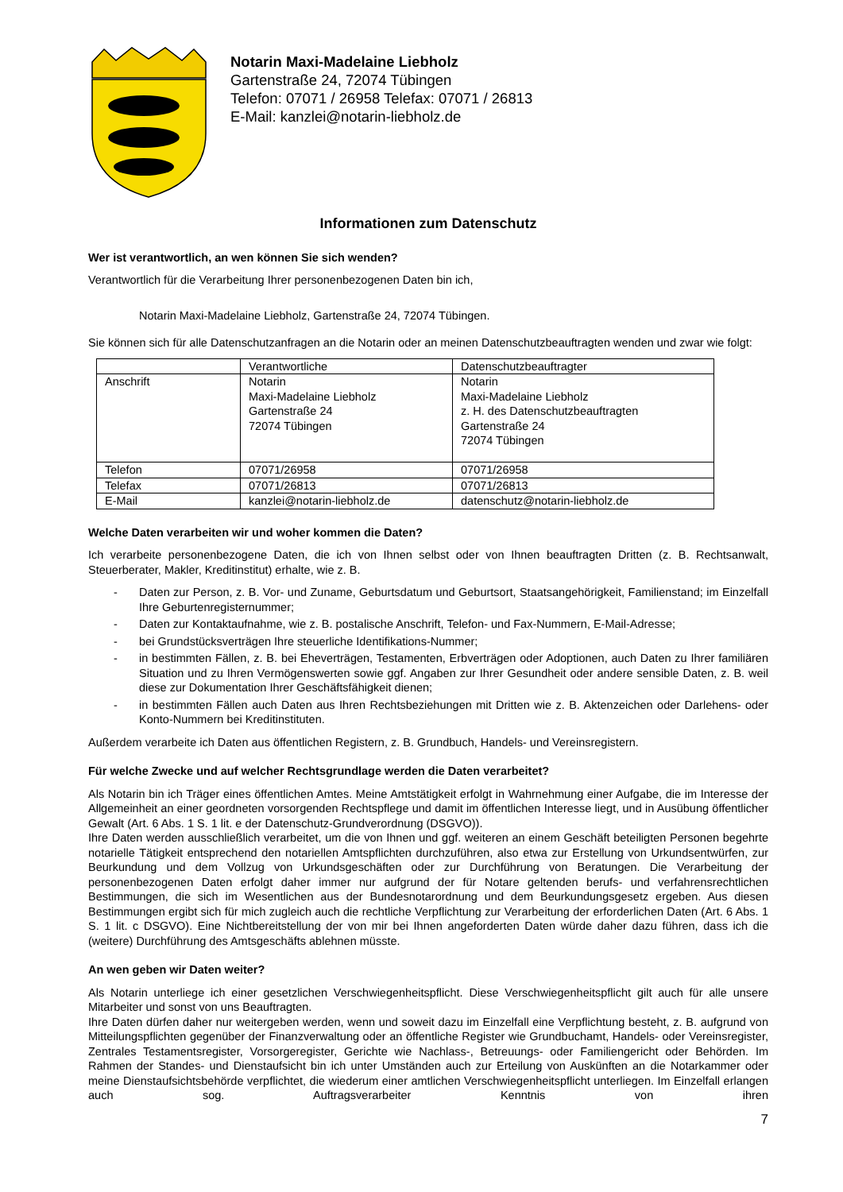Notarin Maxi-Madelaine Liebholz
Gartenstraße 24, 72074 Tübingen
Telefon: 07071 / 26958 Telefax: 07071 / 26813
E-Mail: kanzlei@notarin-liebholz.de
Informationen zum Datenschutz
Wer ist verantwortlich, an wen können Sie sich wenden?
Verantwortlich für die Verarbeitung Ihrer personenbezogenen Daten bin ich,
Notarin Maxi-Madelaine Liebholz, Gartenstraße 24, 72074 Tübingen.
Sie können sich für alle Datenschutzanfragen an die Notarin oder an meinen Datenschutzbeauftragten wenden und zwar wie folgt:
| | Verantwortliche | Datenschutzbeauftragter |
| Anschrift | Notarin Maxi-Madelaine Liebholz Gartenstraße 24 72074 Tübingen | Notarin Maxi-Madelaine Liebholz z. H. des Datenschutzbeauftragten Gartenstraße 24 72074 Tübingen |
| Telefon | 07071/26958 | 07071/26958 |
| Telefax | 07071/26813 | 07071/26813 |
| E-Mail | kanzlei@notarin-liebholz.de | datenschutz@notarin-liebholz.de |
Welche Daten verarbeiten wir und woher kommen die Daten?
Ich verarbeite personenbezogene Daten, die ich von Ihnen selbst oder von Ihnen beauftragten Dritten (z. B. Rechtsanwalt, Steuerberater, Makler, Kreditinstitut) erhalte, wie z. B.
- Daten zur Person, z. B. Vor- und Zuname, Geburtsdatum und Geburtsort, Staatsangehörigkeit, Familienstand; im Einzelfall Ihre Geburtenregisternummer;
- Daten zur Kontaktaufnahme, wie z. B. postalische Anschrift, Telefon- und Fax-Nummern, E-Mail-Adresse;
- bei Grundstücksverträgen Ihre steuerliche Identifikations-Nummer;
- in bestimmten Fällen, z. B. bei Eheverträgen, Testamenten, Erbverträgen oder Adoptionen, auch Daten zu Ihrer familiären Situation und zu Ihren Vermögenswerten sowie ggf. Angaben zur Ihrer Gesundheit oder andere sensible Daten, z. B. weil diese zur Dokumentation Ihrer Geschäftsfähigkeit dienen;
- in bestimmten Fällen auch Daten aus Ihren Rechtsbeziehungen mit Dritten wie z. B. Aktenzeichen oder Darlehens- oder Konto-Nummern bei Kreditinstituten.
Außerdem verarbeite ich Daten aus öffentlichen Registern, z. B. Grundbuch, Handels- und Vereinsregistern.
Für welche Zwecke und auf welcher Rechtsgrundlage werden die Daten verarbeitet?
Als Notarin bin ich Träger eines öffentlichen Amtes. Meine Amtstätigkeit erfolgt in Wahrnehmung einer Aufgabe, die im Interesse der Allgemeinheit an einer geordneten vorsorgenden Rechtspflege und damit im öffentlichen Interesse liegt, und in Ausübung öffentlicher Gewalt (Art. 6 Abs. 1 S. 1 lit. e der Datenschutz-Grundverordnung (DSGVO)).
Ihre Daten werden ausschließlich verarbeitet, um die von Ihnen und ggf. weiteren an einem Geschäft beteiligten Personen begehrte notarielle Tätigkeit entsprechend den notariellen Amtspflichten durchzuführen, also etwa zur Erstellung von Urkundsentwürfen, zur Beurkundung und dem Vollzug von Urkundsgeschäften oder zur Durchführung von Beratungen. Die Verarbeitung der personenbezogenen Daten erfolgt daher immer nur aufgrund der für Notare geltenden berufs- und verfahrensrechtlichen Bestimmungen, die sich im Wesentlichen aus der Bundesnotarordnung und dem Beurkundungsgesetz ergeben. Aus diesen Bestimmungen ergibt sich für mich zugleich auch die rechtliche Verpflichtung zur Verarbeitung der erforderlichen Daten (Art. 6 Abs. 1 S. 1 lit. c DSGVO). Eine Nichtbereitstellung der von mir bei Ihnen angeforderten Daten würde daher dazu führen, dass ich die (weitere) Durchführung des Amtsgeschäfts ablehnen müsste.
An wen geben wir Daten weiter?
Als Notarin unterliege ich einer gesetzlichen Verschwiegenheitspflicht. Diese Verschwiegenheitspflicht gilt auch für alle unsere Mitarbeiter und sonst von uns Beauftragten.
Ihre Daten dürfen daher nur weitergeben werden, wenn und soweit dazu im Einzelfall eine Verpflichtung besteht, z. B. aufgrund von Mitteilungspflichten gegenüber der Finanzverwaltung oder an öffentliche Register wie Grundbuchamt, Handels- oder Vereinsregister, Zentrales Testamentsregister, Vorsorgeregister, Gerichte wie Nachlass-, Betreuungs- oder Familiengericht oder Behörden. Im Rahmen der Standes- und Dienstaufsicht bin ich unter Umständen auch zur Erteilung von Auskünften an die Notarkammer oder meine Dienstaufsichtsbehörde verpflichtet, die wiederum einer amtlichen Verschwiegenheitspflicht unterliegen. Im Einzelfall erlangen auch sog. Auftragsverarbeiter Kenntnis von ihren
7